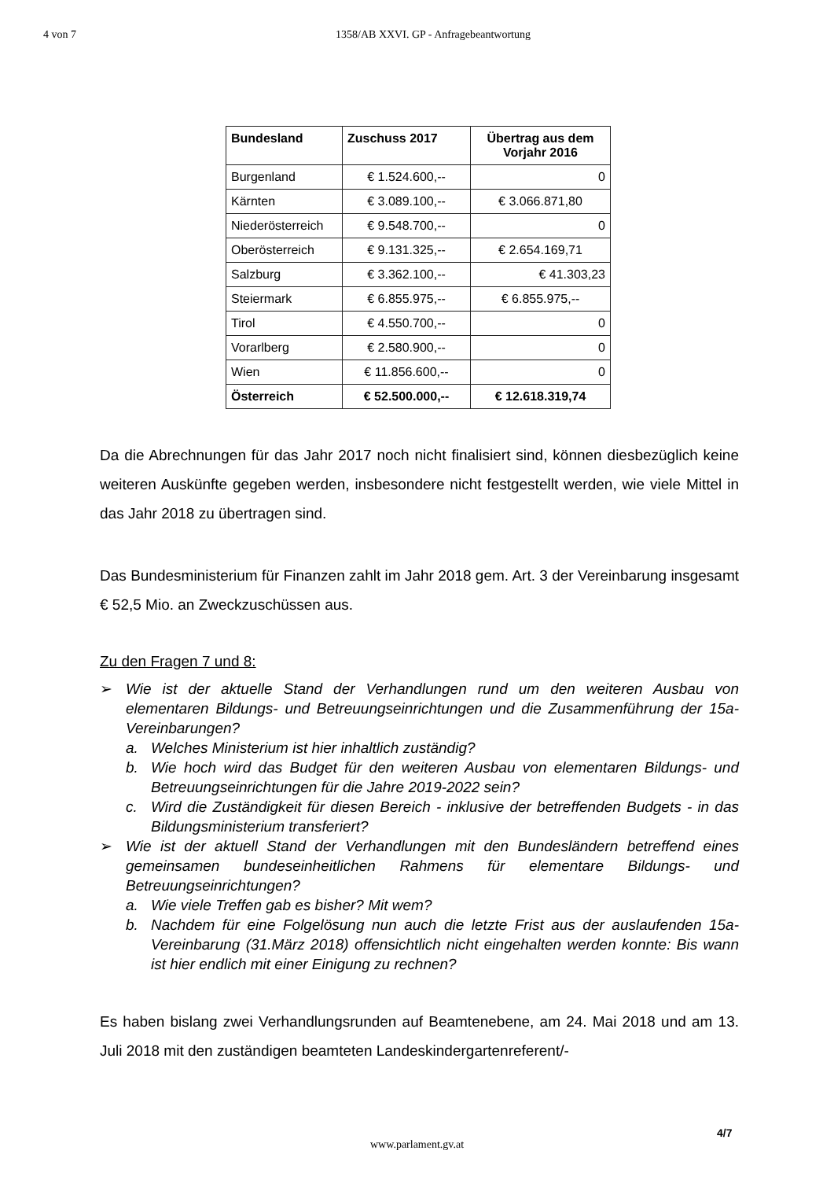4 von 7 1358/AB XXVI. GP - Anfragebeantwortung
| Bundesland | Zuschuss 2017 | Übertrag aus dem Vorjahr 2016 |
| --- | --- | --- |
| Burgenland | € 1.524.600,-- | 0 |
| Kärnten | € 3.089.100,-- | € 3.066.871,80 |
| Niederösterreich | € 9.548.700,-- | 0 |
| Oberösterreich | € 9.131.325,-- | € 2.654.169,71 |
| Salzburg | € 3.362.100,-- | € 41.303,23 |
| Steiermark | € 6.855.975,-- | € 6.855.975,-- |
| Tirol | € 4.550.700,-- | 0 |
| Vorarlberg | € 2.580.900,-- | 0 |
| Wien | € 11.856.600,-- | 0 |
| Österreich | € 52.500.000,-- | € 12.618.319,74 |
Da die Abrechnungen für das Jahr 2017 noch nicht finalisiert sind, können diesbezüglich keine weiteren Auskünfte gegeben werden, insbesondere nicht festgestellt werden, wie viele Mittel in das Jahr 2018 zu übertragen sind.
Das Bundesministerium für Finanzen zahlt im Jahr 2018 gem. Art. 3 der Vereinbarung insgesamt € 52,5 Mio. an Zweckzuschüssen aus.
Zu den Fragen 7 und 8:
➢ Wie ist der aktuelle Stand der Verhandlungen rund um den weiteren Ausbau von elementaren Bildungs- und Betreuungseinrichtungen und die Zusammenführung der 15a-Vereinbarungen?
a. Welches Ministerium ist hier inhaltlich zuständig?
b. Wie hoch wird das Budget für den weiteren Ausbau von elementaren Bildungs- und Betreuungseinrichtungen für die Jahre 2019-2022 sein?
c. Wird die Zuständigkeit für diesen Bereich - inklusive der betreffenden Budgets - in das Bildungsministerium transferiert?
➢ Wie ist der aktuell Stand der Verhandlungen mit den Bundesländern betreffend eines gemeinsamen bundeseinheitlichen Rahmens für elementare Bildungs- und Betreuungseinrichtungen?
a. Wie viele Treffen gab es bisher? Mit wem?
b. Nachdem für eine Folgelösung nun auch die letzte Frist aus der auslaufenden 15a-Vereinbarung (31.März 2018) offensichtlich nicht eingehalten werden konnte: Bis wann ist hier endlich mit einer Einigung zu rechnen?
Es haben bislang zwei Verhandlungsrunden auf Beamtenebene, am 24. Mai 2018 und am 13. Juli 2018 mit den zuständigen beamteten Landeskindergartenreferent/-
4/7
www.parlament.gv.at